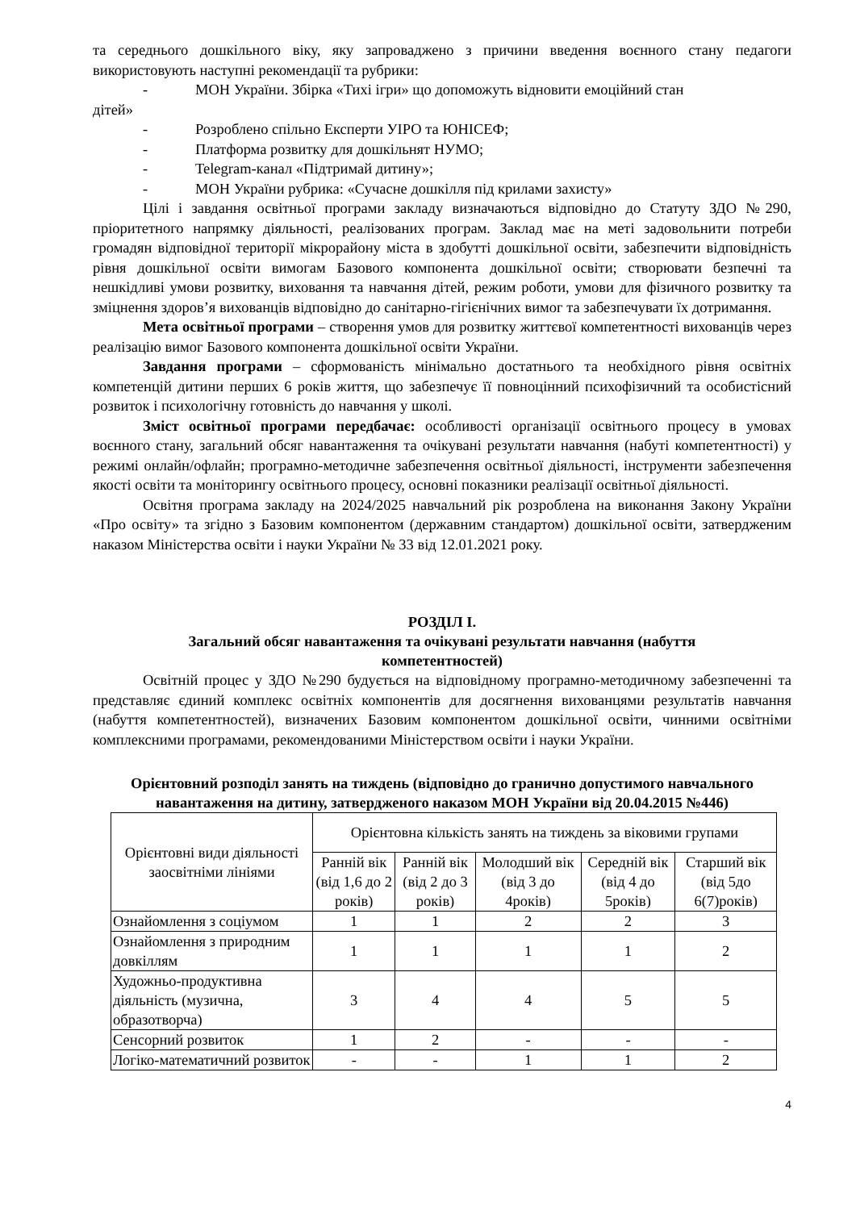та середнього дошкільного віку, яку запроваджено з причини введення воєнного стану педагоги використовують наступні рекомендації та рубрики:
- МОН України. Збірка «Тихі ігри» що допоможуть відновити емоційний стан
дітей»
- Розроблено спільно Експерти УІРО та ЮНІСЕФ;
- Платформа розвитку для дошкільнят НУМО;
- Telegram-канал «Підтримай дитину»;
- МОН України рубрика: «Сучасне дошкілля під крилами захисту»
Цілі і завдання освітньої програми закладу визначаються відповідно до Статуту ЗДО №290, пріоритетного напрямку діяльності, реалізованих програм. Заклад має на меті задовольнити потреби громадян відповідної території мікрорайону міста в здобутті дошкільної освіти, забезпечити відповідність рівня дошкільної освіти вимогам Базового компонента дошкільної освіти; створювати безпечні та нешкідливі умови розвитку, виховання та навчання дітей, режим роботи, умови для фізичного розвитку та зміцнення здоров’я вихованців відповідно до санітарно-гігієнічних вимог та забезпечувати їх дотримання.
Мета освітньої програми – створення умов для розвитку життєвої компетентності вихованців через реалізацію вимог Базового компонента дошкільної освіти України.
Завдання програми – сформованість мінімально достатнього та необхідного рівня освітніх компетенцій дитини перших 6 років життя, що забезпечує її повноцінний психофізичний та особистісний розвиток і психологічну готовність до навчання у школі.
Зміст освітньої програми передбачає: особливості організації освітнього процесу в умовах воєнного стану, загальний обсяг навантаження та очікувані результати навчання (набуті компетентності) у режимі онлайн/офлайн; програмно-методичне забезпечення освітньої діяльності, інструменти забезпечення якості освіти та моніторингу освітнього процесу, основні показники реалізації освітньої діяльності.
Освітня програма закладу на 2024/2025 навчальний рік розроблена на виконання Закону України «Про освіту» та згідно з Базовим компонентом (державним стандартом) дошкільної освіти, затвердженим наказом Міністерства освіти і науки України № 33 від 12.01.2021 року.
РОЗДІЛ І.
Загальний обсяг навантаження та очікувані результати навчання (набуття
компетентностей)
Освітній процес у ЗДО №290 будується на відповідному програмно-методичному забезпеченні та представляє єдиний комплекс освітніх компонентів для досягнення вихованцями результатів навчання (набуття компетентностей), визначених Базовим компонентом дошкільної освіти, чинними освітніми комплексними програмами, рекомендованими Міністерством освіти і науки України.
Орієнтовний розподіл занять на тиждень (відповідно до гранично допустимого навчального навантаження на дитину, затвердженого наказом МОН України від 20.04.2015 №446)
| Орієнтовні види діяльності заосвітніми лініями | Орієнтовна кількість занять на тиждень за віковими групами | | | | |
| | Ранній вік (від 1,6 до 2 років) | Ранній вік (від 2 до 3 років) | Молодший вік (від 3 до 4років) | Середній вік (від 4 до 5років) | Старший вік (від 5до 6(7)років) |
| Ознайомлення з соціумом | 1 | 1 | 2 | 2 | 3 |
| Ознайомлення з природним довкіллям | 1 | 1 | 1 | 1 | 2 |
| Художньо-продуктивна діяльність (музична, образотворча) | 3 | 4 | 4 | 5 | 5 |
| Сенсорний розвиток | 1 | 2 | - | - | - |
| Логіко-математичний розвиток | - | - | 1 | 1 | 2 |
4